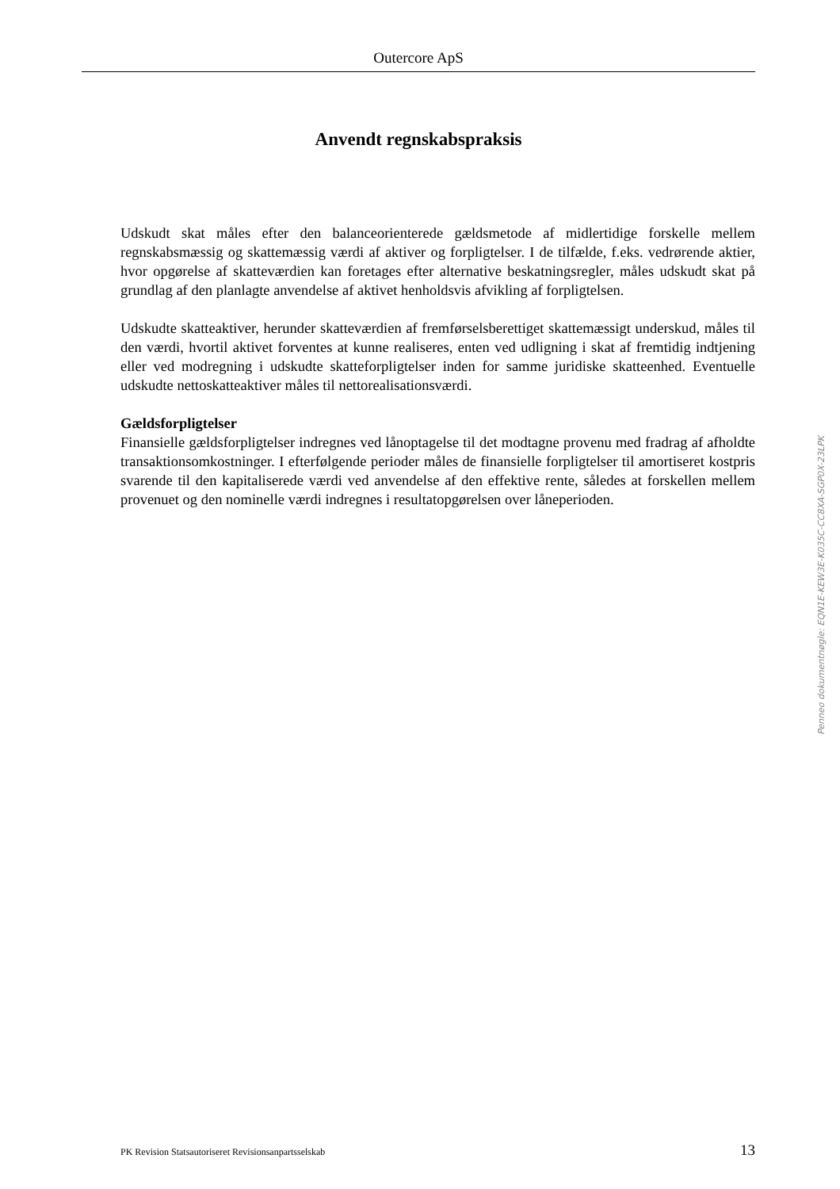Outercore ApS
Anvendt regnskabspraksis
Udskudt skat måles efter den balanceorienterede gældsmetode af midlertidige forskelle mellem regnskabsmæssig og skattemæssig værdi af aktiver og forpligtelser. I de tilfælde, f.eks. vedrørende aktier, hvor opgørelse af skatteværdien kan foretages efter alternative beskatningsregler, måles udskudt skat på grundlag af den planlagte anvendelse af aktivet henholdsvis afvikling af forpligtelsen.
Udskudte skatteaktiver, herunder skatteværdien af fremførselsberettiget skattemæssigt underskud, måles til den værdi, hvortil aktivet forventes at kunne realiseres, enten ved udligning i skat af fremtidig indtjening eller ved modregning i udskudte skatteforpligtelser inden for samme juridiske skatteenhed. Eventuelle udskudte nettoskatteaktiver måles til nettorealisationsværdi.
Gældsforpligtelser
Finansielle gældsforpligtelser indregnes ved lånoptagelse til det modtagne provenu med fradrag af afholdte transaktionsomkostninger. I efterfølgende perioder måles de finansielle forpligtelser til amortiseret kostpris svarende til den kapitaliserede værdi ved anvendelse af den effektive rente, således at forskellen mellem provenuet og den nominelle værdi indregnes i resultatopgørelsen over låneperioden.
Penneo dokumentnøgle: EQN1E-KEW3E-K035C-CC8XA-SGP0X-23LPK
PK Revision Statsautoriseret Revisionsanpartsselskab 13